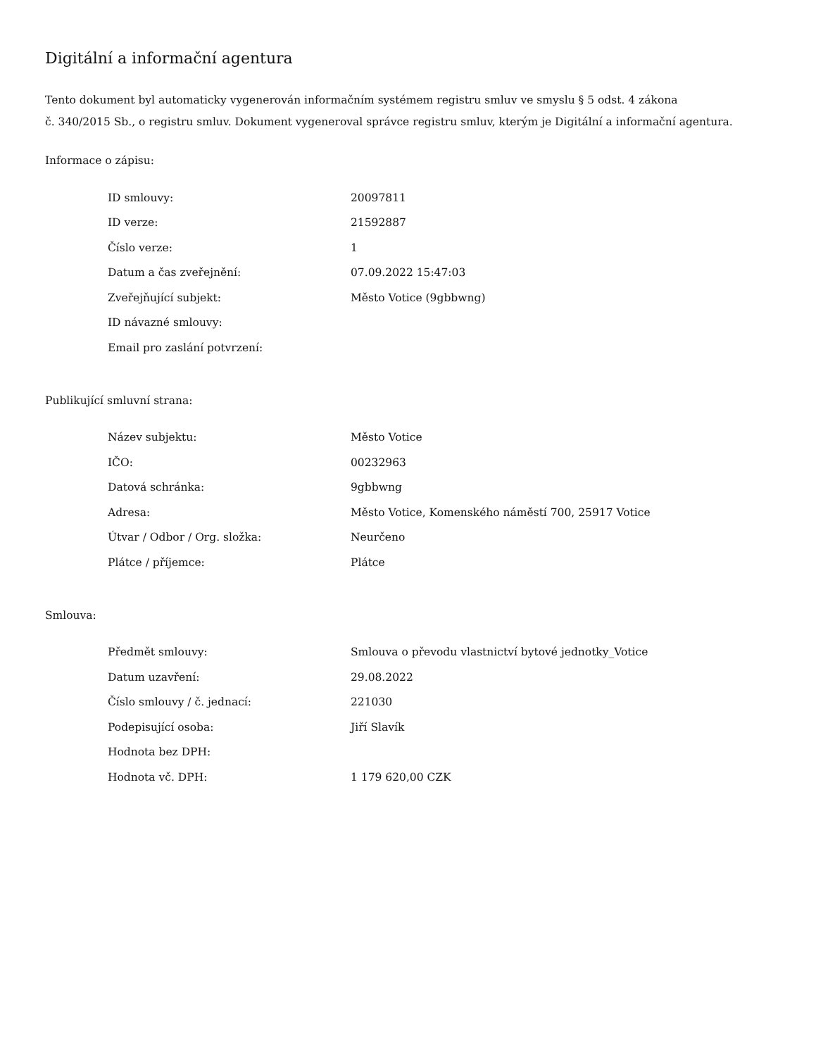Digitální a informační agentura
Tento dokument byl automaticky vygenerován informačním systémem registru smluv ve smyslu § 5 odst. 4 zákona
č. 340/2015 Sb., o registru smluv. Dokument vygeneroval správce registru smluv, kterým je Digitální a informační agentura.
Informace o zápisu:
| ID smlouvy: | 20097811 |
| ID verze: | 21592887 |
| Číslo verze: | 1 |
| Datum a čas zveřejnění: | 07.09.2022 15:47:03 |
| Zveřejňující subjekt: | Město Votice (9gbbwng) |
| ID návazné smlouvy: | |
| Email pro zaslání potvrzení: | |
Publikující smluvní strana:
| Název subjektu: | Město Votice |
| IČO: | 00232963 |
| Datová schránka: | 9gbbwng |
| Adresa: | Město Votice, Komenského náměstí 700, 25917 Votice |
| Útvar / Odbor / Org. složka: | Neurčeno |
| Plátce / příjemce: | Plátce |
Smlouva:
| Předmět smlouvy: | Smlouva o převodu vlastnictví bytové jednotky_Votice |
| Datum uzavření: | 29.08.2022 |
| Číslo smlouvy / č. jednací: | 221030 |
| Podepisující osoba: | Jiří Slavík |
| Hodnota bez DPH: | |
| Hodnota vč. DPH: | 1 179 620,00 CZK |